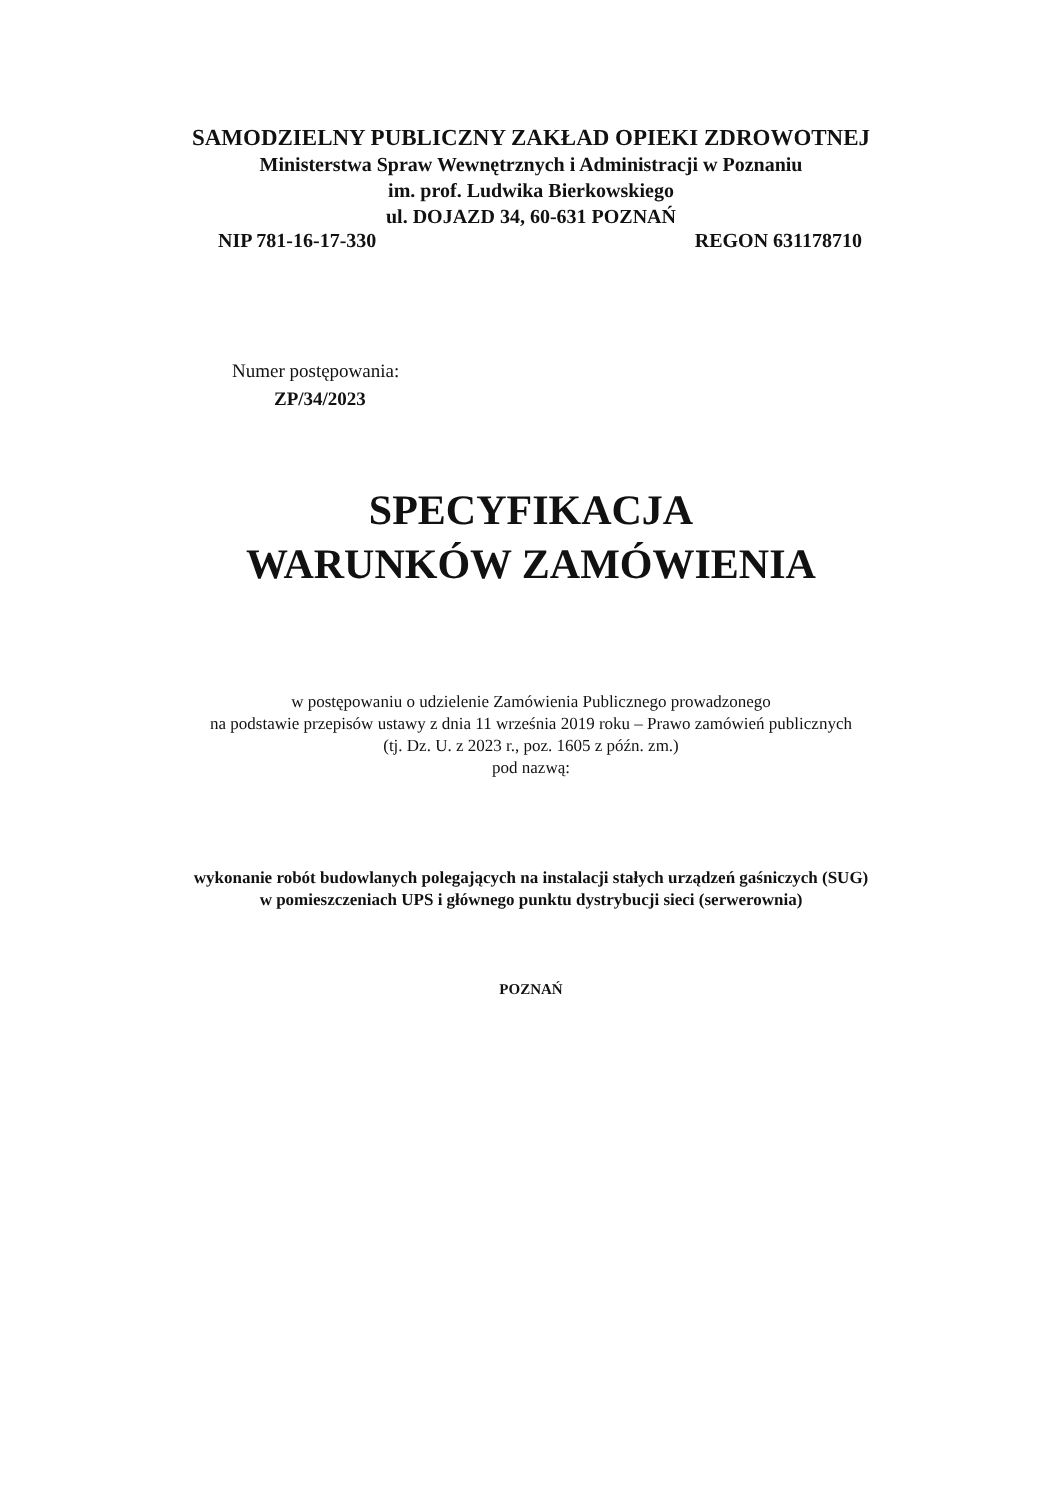SAMODZIELNY PUBLICZNY ZAKŁAD OPIEKI ZDROWOTNEJ
Ministerstwa Spraw Wewnętrznych i Administracji w Poznaniu
im. prof. Ludwika Bierkowskiego
ul. DOJAZD 34, 60-631 POZNAŃ
NIP 781-16-17-330 REGON 631178710
Numer postępowania:
ZP/34/2023
SPECYFIKACJA
WARUNKÓW ZAMÓWIENIA
w postępowaniu o udzielenie Zamówienia Publicznego prowadzonego
na podstawie przepisów ustawy z dnia 11 września 2019 roku – Prawo zamówień publicznych
(tj. Dz. U. z 2023 r., poz. 1605 z późn. zm.)
pod nazwą:
wykonanie robót budowlanych polegających na instalacji stałych urządzeń gaśniczych (SUG)
w pomieszczeniach UPS i głównego punktu dystrybucji sieci (serwerownia)
POZNAŃ